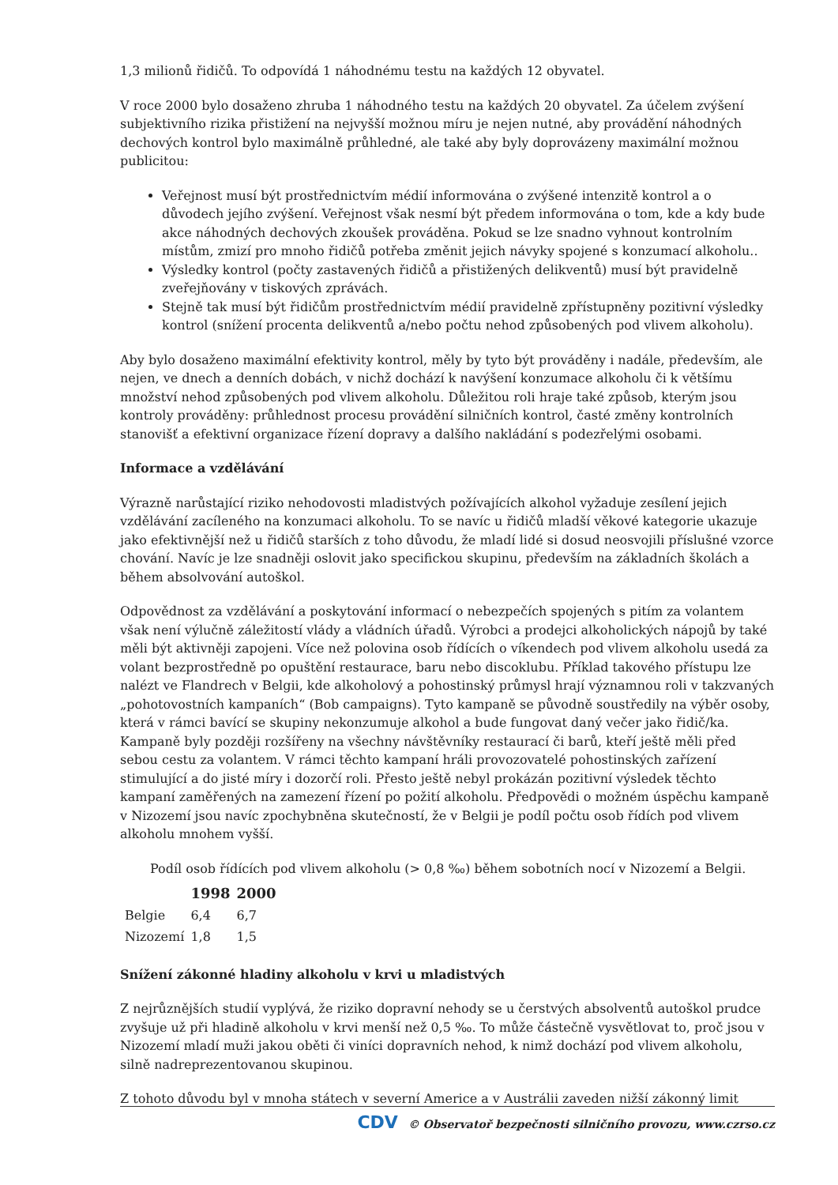1,3 milionů řidičů. To odpovídá 1 náhodnému testu na každých 12 obyvatel.
V roce 2000 bylo dosaženo zhruba 1 náhodného testu na každých 20 obyvatel. Za účelem zvýšení subjektivního rizika přistižení na nejvyšší možnou míru je nejen nutné, aby provádění náhodných dechových kontrol bylo maximálně průhledné, ale také aby byly doprovázeny maximální možnou publicitou:
Veřejnost musí být prostřednictvím médií informována o zvýšené intenzitě kontrol a o důvodech jejího zvýšení. Veřejnost však nesmí být předem informována o tom, kde a kdy bude akce náhodných dechových zkoušek prováděna. Pokud se lze snadno vyhnout kontrolním místům, zmizí pro mnoho řidičů potřeba změnit jejich návyky spojené s konzumací alkoholu..
Výsledky kontrol (počty zastavených řidičů a přistižených delikventů) musí být pravidelně zveřejňovány v tiskových zprávách.
Stejně tak musí být řidičům prostřednictvím médií pravidelně zpřístupněny pozitivní výsledky kontrol (snížení procenta delikventů a/nebo počtu nehod způsobených pod vlivem alkoholu).
Aby bylo dosaženo maximální efektivity kontrol, měly by tyto být prováděny i nadále, především, ale nejen, ve dnech a denních dobách, v nichž dochází k navýšení konzumace alkoholu či k většímu množství nehod způsobených pod vlivem alkoholu. Důležitou roli hraje také způsob, kterým jsou kontroly prováděny: průhlednost procesu provádění silničních kontrol, časté změny kontrolních stanovišť a efektivní organizace řízení dopravy a dalšího nakládání s podezřelými osobami.
Informace a vzdělávání
Výrazně narůstající riziko nehodovosti mladistvých požívajících alkohol vyžaduje zesílení jejich vzdělávání zacíleného na konzumaci alkoholu. To se navíc u řidičů mladší věkové kategorie ukazuje jako efektivnější než u řidičů starších z toho důvodu, že mladí lidé si dosud neosvojili příslušné vzorce chování. Navíc je lze snadněji oslovit jako specifickou skupinu, především na základních školách a během absolvování autoškol.
Odpovědnost za vzdělávání a poskytování informací o nebezpečích spojených s pitím za volantem však není výlučně záležitostí vlády a vládních úřadů. Výrobci a prodejci alkoholických nápojů by také měli být aktivněji zapojeni. Více než polovina osob řídících o víkendech pod vlivem alkoholu usedá za volant bezprostředně po opuštění restaurace, baru nebo discoklubu. Příklad takového přístupu lze nalézt ve Flandrech v Belgii, kde alkoholový a pohostinský průmysl hrají významnou roli v takzvaných „pohotovostních kampaních“ (Bob campaigns). Tyto kampaně se původně soustředily na výběr osoby, která v rámci bavící se skupiny nekonzumuje alkohol a bude fungovat daný večer jako řidič/ka. Kampaně byly později rozšířeny na všechny návštěvníky restaurací či barů, kteří ještě měli před sebou cestu za volantem. V rámci těchto kampaní hráli provozovatelé pohostinských zařízení stimulující a do jisté míry i dozorčí roli. Přesto ještě nebyl prokázán pozitivní výsledek těchto kampaní zaměřených na zamezení řízení po požití alkoholu. Předpovědi o možném úspěchu kampaně v Nizozemí jsou navíc zpochybněna skutečností, že v Belgii je podíl počtu osob řídích pod vlivem alkoholu mnohem vyšší.
Podíl osob řídících pod vlivem alkoholu (> 0,8 ‰) během sobotních nocí v Nizozemí a Belgii.
| | 1998 | 2000 |
| --- | --- | --- |
| Belgie | 6,4 | 6,7 |
| Nizozemí | 1,8 | 1,5 |
Snížení zákonné hladiny alkoholu v krvi u mladistvých
Z nejrůznějších studií vyplývá, že riziko dopravní nehody se u čerstvých absolventů autoškol prudce zvyšuje už při hladině alkoholu v krvi menší než 0,5 ‰. To může částečně vysvětlovat to, proč jsou v Nizozemí mladí muži jakou oběti či viníci dopravních nehod, k nimž dochází pod vlivem alkoholu, silně nadreprezentovanou skupinou.
Z tohoto důvodu byl v mnoha státech v severní Americe a v Austrálii zaveden nižší zákonný limit
CDV © Observatoř bezpečnosti silničního provozu, www.czrso.cz